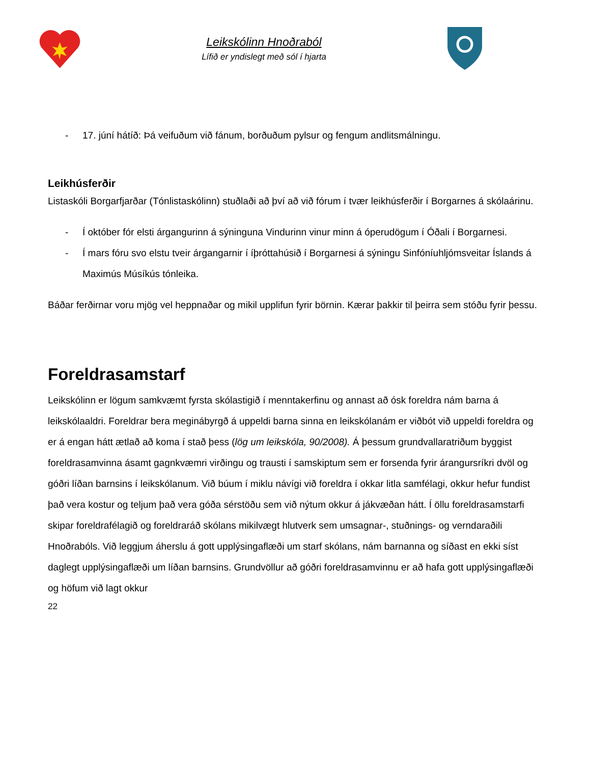Leikskólinn Hnoðraból
Lífið er yndislegt með sól í hjarta
- 17. júní hátíð: Þá veifuðum við fánum, borðuðum pylsur og fengum andlitsmálningu.
Leikhúsferðir
Listaskóli Borgarfjarðar (Tónlistaskólinn) stuðlaði að því að við fórum í tvær leikhúsferðir í Borgarnes á skólaárinu.
- Í október fór elsti árgangurinn á sýninguna Vindurinn vinur minn á óperudögum í Óðali í Borgarnesi.
- Í mars fóru svo elstu tveir árgangarnir í íþróttahúsið í Borgarnesi á sýningu Sinfóníuhljómsveitar Íslands á Maximús Músíkús tónleika.
Báðar ferðirnar voru mjög vel heppnaðar og mikil upplifun fyrir börnin. Kærar þakkir til þeirra sem stóðu fyrir þessu.
Foreldrasamstarf
Leikskólinn er lögum samkvæmt fyrsta skólastigið í menntakerfinu og annast að ósk foreldra nám barna á leikskólaaldri. Foreldrar bera meginábyrgð á uppeldi barna sinna en leikskólanám er viðbót við uppeldi foreldra og er á engan hátt ætlað að koma í stað þess (lög um leikskóla, 90/2008). Á þessum grundvallaratriðum byggist foreldrasamvinna ásamt gagnkvæmri virðingu og trausti í samskiptum sem er forsenda fyrir árangursríkri dvöl og góðri líðan barnsins í leikskólanum. Við búum í miklu návígi við foreldra í okkar litla samfélagi, okkur hefur fundist það vera kostur og teljum það vera góða sérstöðu sem við nýtum okkur á jákvæðan hátt. Í öllu foreldrasamstarfi skipar foreldrafélagið og foreldraráð skólans mikilvægt hlutverk sem umsagnar-, stuðnings- og verndaraðili Hnoðrabóls. Við leggjum áherslu á gott upplýsingaflæði um starf skólans, nám barnanna og síðast en ekki síst daglegt upplýsingaflæði um líðan barnsins. Grundvöllur að góðri foreldrasamvinnu er að hafa gott upplýsingaflæði og höfum við lagt okkur
22